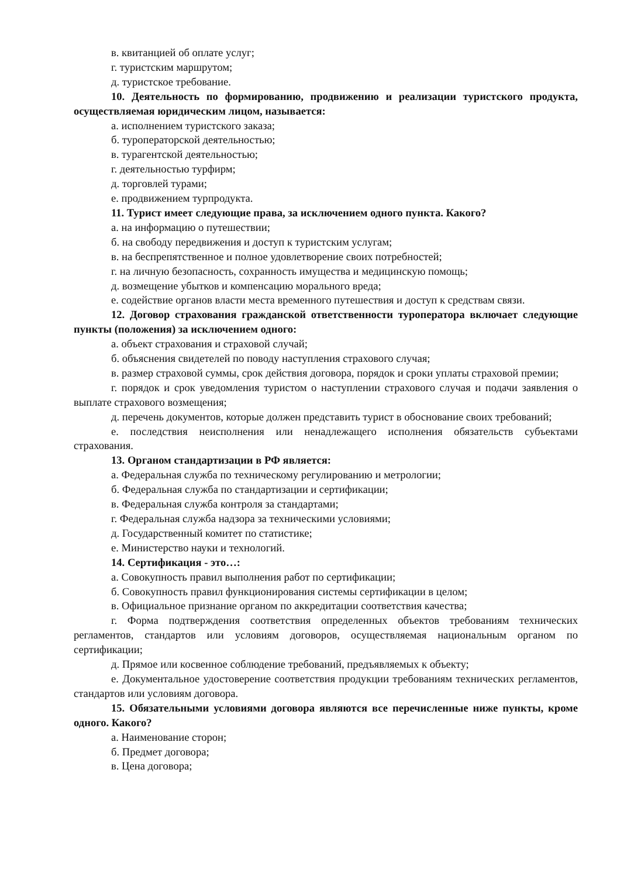в. квитанцией об оплате услуг;
г. туристским маршрутом;
д. туристское требование.
10. Деятельность по формированию, продвижению и реализации туристского продукта, осуществляемая юридическим лицом, называется:
а. исполнением туристского заказа;
б. туроператорской деятельностью;
в. турагентской деятельностью;
г. деятельностью турфирм;
д. торговлей турами;
е. продвижением турпродукта.
11. Турист имеет следующие права, за исключением одного пункта. Какого?
а. на информацию о путешествии;
б. на свободу передвижения и доступ к туристским услугам;
в. на беспрепятственное и полное удовлетворение своих потребностей;
г. на личную безопасность, сохранность имущества и медицинскую помощь;
д. возмещение убытков и компенсацию морального вреда;
е. содействие органов власти места временного путешествия и доступ к средствам связи.
12. Договор страхования гражданской ответственности туроператора включает следующие пункты (положения) за исключением одного:
а. объект страхования и страховой случай;
б. объяснения свидетелей по поводу наступления страхового случая;
в. размер страховой суммы, срок действия договора, порядок и сроки уплаты страховой премии;
г. порядок и срок уведомления туристом о наступлении страхового случая и подачи заявления о выплате страхового возмещения;
д. перечень документов, которые должен представить турист в обоснование своих требований;
е. последствия неисполнения или ненадлежащего исполнения обязательств субъектами страхования.
13. Органом стандартизации в РФ является:
а. Федеральная служба по техническому регулированию и метрологии;
б. Федеральная служба по стандартизации и сертификации;
в. Федеральная служба контроля за стандартами;
г. Федеральная служба надзора за техническими условиями;
д. Государственный комитет по статистике;
е. Министерство науки и технологий.
14. Сертификация - это…:
а. Совокупность правил выполнения работ по сертификации;
б. Совокупность правил функционирования системы сертификации в целом;
в. Официальное признание органом по аккредитации соответствия качества;
г. Форма подтверждения соответствия определенных объектов требованиям технических регламентов, стандартов или условиям договоров, осуществляемая национальным органом по сертификации;
д. Прямое или косвенное соблюдение требований, предъявляемых к объекту;
е. Документальное удостоверение соответствия продукции требованиям технических регламентов, стандартов или условиям договора.
15. Обязательными условиями договора являются все перечисленные ниже пункты, кроме одного. Какого?
а. Наименование сторон;
б. Предмет договора;
в. Цена договора;